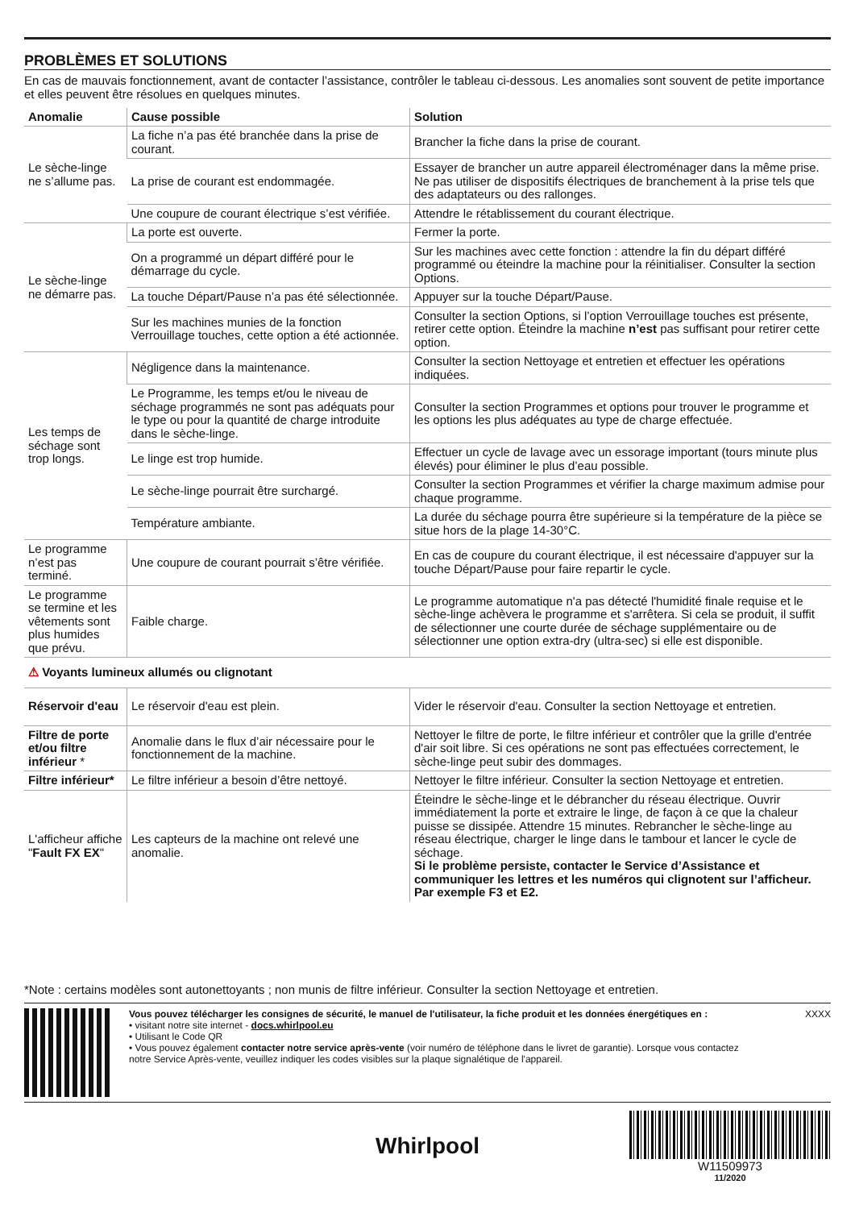PROBLÈMES ET SOLUTIONS
En cas de mauvais fonctionnement, avant de contacter l’assistance, contrôler le tableau ci-dessous. Les anomalies sont souvent de petite importance et elles peuvent être résolues en quelques minutes.
| Anomalie | Cause possible | Solution |
| --- | --- | --- |
| Le sèche-linge ne s’allume pas. | La fiche n’a pas été branchée dans la prise de courant. | Brancher la fiche dans la prise de courant. |
| | La prise de courant est endommagée. | Essayer de brancher un autre appareil électroménager dans la même prise. Ne pas utiliser de dispositifs électriques de branchement à la prise tels que des adaptateurs ou des rallonges. |
| | Une coupure de courant électrique s’est vérifiée. | Attendre le rétablissement du courant électrique. |
| Le sèche-linge ne démarre pas. | La porte est ouverte. | Fermer la porte. |
| | On a programmé un départ différé pour le démarrage du cycle. | Sur les machines avec cette fonction : attendre la fin du départ différé programmé ou éteindre la machine pour la réinitialiser. Consulter la section Options. |
| | La touche Départ/Pause n’a pas été sélectionnée. | Appuyer sur la touche Départ/Pause. |
| | Sur les machines munies de la fonction Verrouillage touches, cette option a été actionnée. | Consulter la section Options, si l’option Verrouillage touches est présente, retirer cette option. Éteindre la machine n’est pas suffisant pour retirer cette option. |
| Les temps de séchage sont trop longs. | Négligence dans la maintenance. | Consulter la section Nettoyage et entretien et effectuer les opérations indiquées. |
| | Le Programme, les temps et/ou le niveau de séchage programmés ne sont pas adéquats pour le type ou pour la quantité de charge introduite dans le sèche-linge. | Consulter la section Programmes et options pour trouver le programme et les options les plus adéquates au type de charge effectuée. |
| | Le linge est trop humide. | Effectuer un cycle de lavage avec un essorage important (tours minute plus élevés) pour éliminer le plus d’eau possible. |
| | Le sèche-linge pourrait être surchargé. | Consulter la section Programmes et vérifier la charge maximum admise pour chaque programme. |
| | Température ambiante. | La durée du séchage pourra être supérieure si la température de la pièce se situe hors de la plage 14-30°C. |
| Le programme n’est pas terminé. | Une coupure de courant pourrait s’être vérifiée. | En cas de coupure du courant électrique, il est nécessaire d'appuyer sur la touche Départ/Pause pour faire repartir le cycle. |
| Le programme se termine et les vêtements sont plus humides que prévu. | Faible charge. | Le programme automatique n'a pas détecté l'humidité finale requise et le sèche-linge achèvera le programme et s'arrêtera. Si cela se produit, il suffit de sélectionner une courte durée de séchage supplémentaire ou de sélectionner une option extra-dry (ultra-sec) si elle est disponible. |
| ⚠ Voyants lumineux allumés ou clignotant | | |
| Réservoir d'eau | Le réservoir d'eau est plein. | Vider le réservoir d'eau. Consulter la section Nettoyage et entretien. |
| Filtre de porte et/ou filtre inférieur * | Anomalie dans le flux d’air nécessaire pour le fonctionnement de la machine. | Nettoyer le filtre de porte, le filtre inférieur et contrôler que la grille d'entrée d'air soit libre. Si ces opérations ne sont pas effectuées correctement, le sèche-linge peut subir des dommages. |
| Filtre inférieur* | Le filtre inférieur a besoin d’être nettoyé. | Nettoyer le filtre inférieur. Consulter la section Nettoyage et entretien. |
| L'afficheur affiche " Fault FX EX " | Les capteurs de la machine ont relevé une anomalie. | Éteindre le sèche-linge et le débrancher du réseau électrique. Ouvrir immédiatement la porte et extraire le linge, de façon à ce que la chaleur puisse se dissipée. Attendre 15 minutes. Rebrancher le sèche-linge au réseau électrique, charger le linge dans le tambour et lancer le cycle de séchage. Si le problème persiste, contacter le Service d’Assistance et communiquer les lettres et les numéros qui clignotent sur l’afficheur. Par exemple F3 et E2. |
*Note : certains modèles sont autonettoyants ; non munis de filtre inférieur. Consulter la section Nettoyage et entretien.
Vous pouvez télécharger les consignes de sécurité, le manuel de l'utilisateur, la fiche produit et les données énergétiques en :
• visitant notre site internet - docs.whirlpool.eu
• Utilisant le Code QR
• Vous pouvez également contacter notre service après-vente (voir numéro de téléphone dans le livret de garantie). Lorsque vous contactez notre Service Après-vente, veuillez indiquer les codes visibles sur la plaque signalétique de l'appareil.
XXXX
Whirlpool
W11509973
11/2020